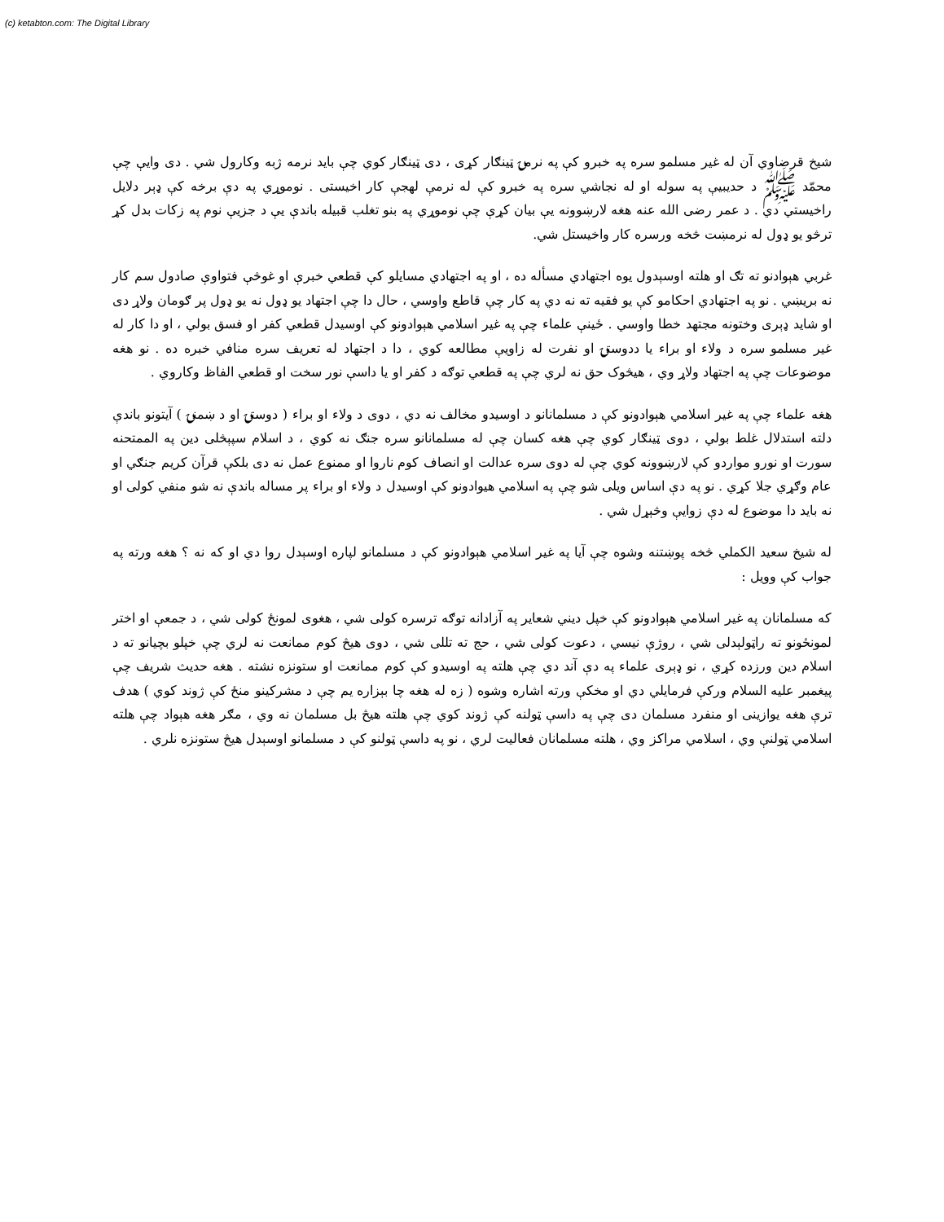(c) ketabton.com: The Digital Library
شیخ قرضاوي آن له غیر مسلمو سره په خبرو کې په نرمۍ ټینګار کړی ، دی ټینګار کوي چې باید نرمه ژبه وکارول شي . دی وایې چې محمّد ﷺ د حدیبیې په سوله او له نجاشي سره په خبرو کې له نرمې لهجې کار اخیستی . نوموړي په دې برخه کې ډېر دلایل راخیستي دي . د عمر رضی الله عنه هغه لارښوونه یې بیان کړې چې نوموړي په بنو تغلب قبیله باندې یې د جزیې نوم په زکات بدل کړ ترڅو یو ډول له نرمښت څخه ورسره کار واخیستل شي.
غربي هېوادنو ته تګ او هلته اوسېدول یوه اجتهادي مسأله ده ، او په اجتهادي مسایلو کې قطعي خبرې او غوڅې فتواوې صادول سم کار نه بریښي . نو په اجتهادي احکامو کې یو فقیه ته نه دي په کار چې قاطع واوسي ، حال دا چې اجتهاد یو ډول نه یو ډول پر ګومان ولاړ دی او شاید ډېری وختونه مجتهد خطا واوسي . ځینې علماء چې په غیر اسلامي هېوادونو کې اوسیدل قطعي کفر او فسق بولي ، او دا کار له غیر مسلمو سره د ولاء او براء یا ددوستۍ او نفرت له زاویې مطالعه کوي ، دا د اجتهاد له تعریف سره منافي خبره ده . نو هغه موضوعات چې په اجتهاد ولاړ وي ، هیڅوک حق نه لري چې په قطعي توګه د کفر او یا داسې نور سخت او قطعي الفاظ وکاروي .
هغه علماء چې په غیر اسلامي هېوادونو کې د مسلمانانو د اوسیدو مخالف نه دي ، دوی د ولاء او براء ( دوستۍ او د ښمنۍ ) آیتونو باندې دلته استدلال غلط بولي ، دوی ټینګار کوي چې هغه کسان چې له مسلمانانو سره جنګ نه کوي ، د اسلام سپېڅلی دین په الممتحنه سورت او نورو مواردو کې لارښوونه کوي چې له دوی سره عدالت او انصاف کوم ناروا او ممنوع عمل نه دی بلکې قرآن کریم جنګي او عام وګړي جلا کړي . نو په دې اساس ویلی شو چې په اسلامي هیوادونو کې اوسیدل د ولاء او براء پر مساله باندې نه شو منفي کولی او نه باید دا موضوع له دې زوایې وڅېړل شي .
له شیخ سعید الکملي څخه پوښتنه وشوه چې آیا په غیر اسلامي هېوادونو کې د مسلمانو لپاره اوسېدل روا دي او که نه ؟ هغه ورته په جواب کې وویل :
که مسلمانان په غیر اسلامي هېوادونو کې خپل دیني شعایر په آزادانه توګه ترسره کولی شي ، هغوی لمونځ کولی شي ، د جمعې او اختر لمونځونو ته راټولېدلی شي ، روژې نیسي ، دعوت کولی شي ، حج ته تللی شي ، دوی هیڅ کوم ممانعت نه لري چې خپلو بچیانو ته د اسلام دین ورزده کړي ، نو ډېری علماء په دې آند دي چې هلته په اوسیدو کې کوم ممانعت او ستونزه نشته . هغه حدیث شریف چې پیغمبر علیه السلام ورکې فرمایلي دي او مخکې ورته اشاره وشوه ( زه له هغه چا بېزاره یم چې د مشرکینو منځ کې ژوند کوي ) هدف ترې هغه یوازینی او منفرد مسلمان دی چې په داسې ټولنه کې ژوند کوي چې هلته هیڅ بل مسلمان نه وي ، مګر هغه هېواد چې هلته اسلامي ټولنې وي ، اسلامي مراکز وي ، هلته مسلمانان فعالیت لري ، نو په داسې ټولنو کې د مسلمانو اوسېدل هیڅ ستونزه نلري .